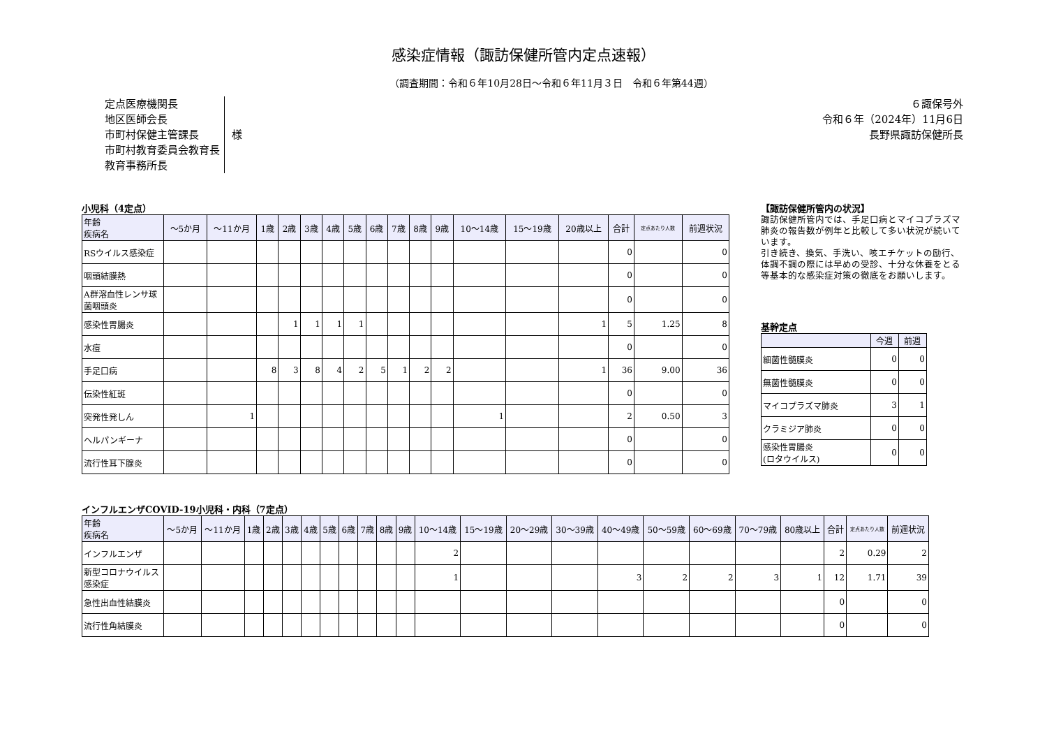感染症情報（諏訪保健所管内定点速報）
（調査期間：令和６年10月28日～令和６年11月３日　令和６年第44週）
定点医療機関長
地区医師会長
市町村保健主管課長
市町村教育委員会教育長
教育事務所長
様
６諏保号外
令和６年（2024年）11月6日
長野県諏訪保健所長
小児科（4定点）
| 年齢 疾病名 | ～5か月 | ～11か月 | 1歳 | 2歳 | 3歳 | 4歳 | 5歳 | 6歳 | 7歳 | 8歳 | 9歳 | 10～14歳 | 15～19歳 | 20歳以上 | 合計 | 定点あたり人数 | 前週状況 |
| --- | --- | --- | --- | --- | --- | --- | --- | --- | --- | --- | --- | --- | --- | --- | --- | --- | --- |
| RSウイルス感染症 | | | | | | | | | | | | | | | 0 | | 0 |
| 咽頭結膜熱 | | | | | | | | | | | | | | | 0 | | 0 |
| A群溶血性レンサ球菌咽頭炎 | | | | | | | | | | | | | | | 0 | | 0 |
| 感染性胃腸炎 | | | | 1 | 1 | 1 | 1 | | | | | | | 1 | 5 | 1.25 | 8 |
| 水痘 | | | | | | | | | | | | | | | 0 | | 0 |
| 手足口病 | | | 8 | 3 | 8 | 4 | 2 | 5 | 1 | 2 | 2 | | | 1 | 36 | 9.00 | 36 |
| 伝染性紅斑 | | | | | | | | | | | | | | | 0 | | 0 |
| 突発性発しん | | 1 | | | | | | | | | | 1 | | | 2 | 0.50 | 3 |
| ヘルパンギーナ | | | | | | | | | | | | | | | 0 | | 0 |
| 流行性耳下腺炎 | | | | | | | | | | | | | | | 0 | | 0 |
【諏訪保健所管内の状況】
諏訪保健所管内では、手足口病とマイコプラズマ肺炎の報告数が例年と比較して多い状況が続いています。
引き続き、換気、手洗い、咳エチケットの励行、体調不調の際には早めの受診、十分な休養をとる等基本的な感染症対策の徹底をお願いします。
基幹定点
| | 今週 | 前週 |
| --- | --- | --- |
| 細菌性髄膜炎 | 0 | 0 |
| 無菌性髄膜炎 | 0 | 0 |
| マイコプラズマ肺炎 | 3 | 1 |
| クラミジア肺炎 | 0 | 0 |
| 感染性胃腸炎 (ロタウイルス) | 0 | 0 |
インフルエンザCOVID-19小児科・内科（7定点）
| 年齢 疾病名 | ～5か月 | ～11か月 | 1歳 | 2歳 | 3歳 | 4歳 | 5歳 | 6歳 | 7歳 | 8歳 | 9歳 | 10～14歳 | 15～19歳 | 20～29歳 | 30～39歳 | 40～49歳 | 50～59歳 | 60～69歳 | 70～79歳 | 80歳以上 | 合計 | 定点あたり人数 | 前週状況 |
| --- | --- | --- | --- | --- | --- | --- | --- | --- | --- | --- | --- | --- | --- | --- | --- | --- | --- | --- | --- | --- | --- | --- | --- |
| インフルエンザ | | | | | | | | | | | | 2 | | | | | | | | | 2 | 0.29 | 2 |
| 新型コロナウイルス感染症 | | | | | | | | | | | | 1 | | | | 3 | 2 | 2 | 3 | 1 | 12 | 1.71 | 39 |
| 急性出血性結膜炎 | | | | | | | | | | | | | | | | | | | | | 0 | | 0 |
| 流行性角結膜炎 | | | | | | | | | | | | | | | | | | | | | 0 | | 0 |